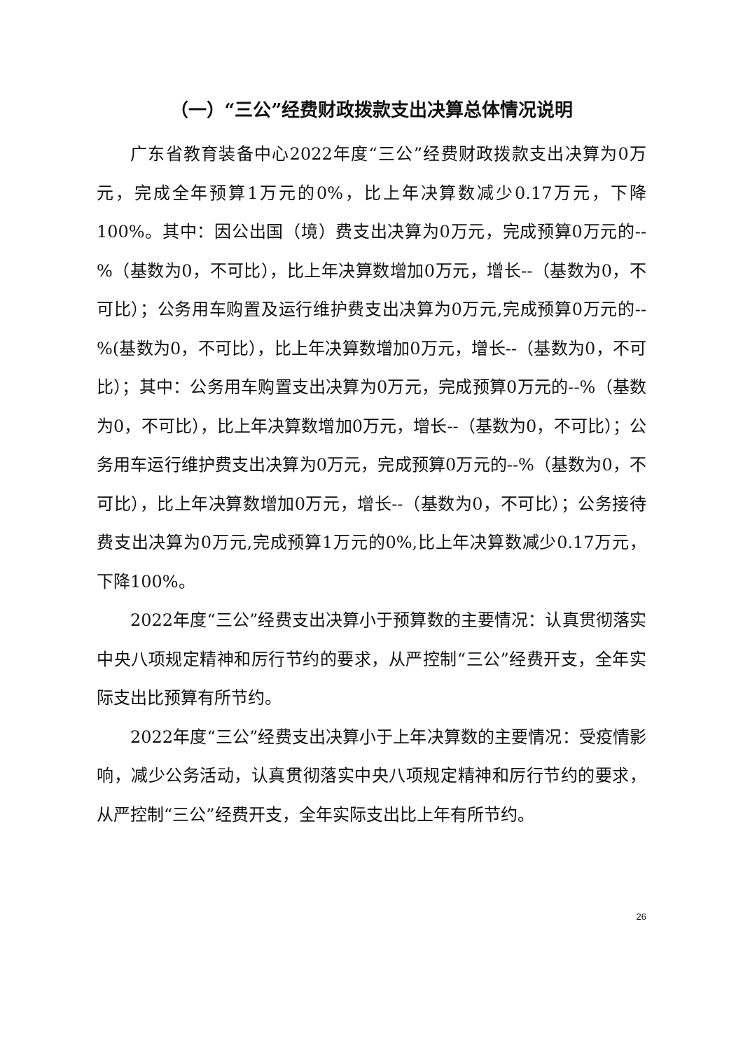（一）“三公”经费财政拨款支出决算总体情况说明
广东省教育装备中心2022年度“三公”经费财政拨款支出决算为0万元，完成全年预算1万元的0%，比上年决算数减少0.17万元，下降100%。其中：因公出国（境）费支出决算为0万元，完成预算0万元的--%（基数为0，不可比），比上年决算数增加0万元，增长--（基数为0，不可比）；公务用车购置及运行维护费支出决算为0万元,完成预算0万元的--%(基数为0，不可比），比上年决算数增加0万元，增长--（基数为0，不可比）；其中：公务用车购置支出决算为0万元，完成预算0万元的--%（基数为0，不可比），比上年决算数增加0万元，增长--（基数为0，不可比）；公务用车运行维护费支出决算为0万元，完成预算0万元的--%（基数为0，不可比），比上年决算数增加0万元，增长--（基数为0，不可比）；公务接待费支出决算为0万元,完成预算1万元的0%,比上年决算数减少0.17万元，下降100%。
2022年度“三公”经费支出决算小于预算数的主要情况：认真贯彻落实中央八项规定精神和厉行节约的要求，从严控制“三公”经费开支，全年实际支出比预算有所节约。
2022年度“三公”经费支出决算小于上年决算数的主要情况：受疫情影响，减少公务活动，认真贯彻落实中央八项规定精神和厉行节约的要求，从严控制“三公”经费开支，全年实际支出比上年有所节约。
26